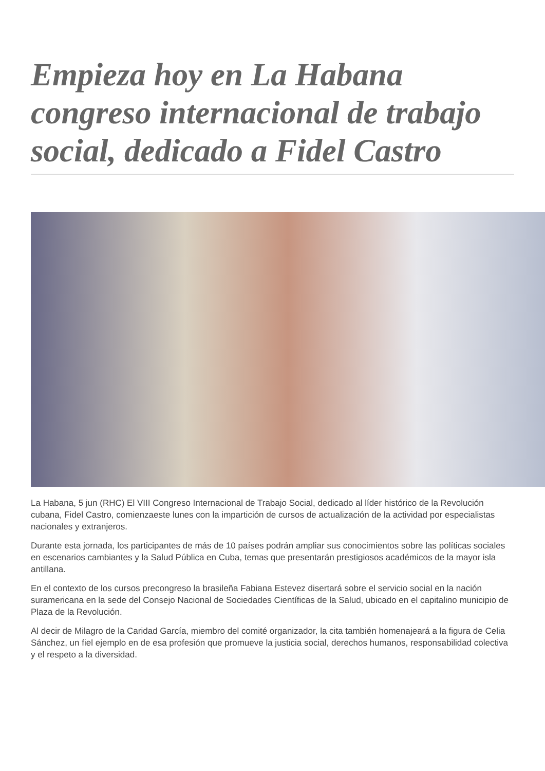Empieza hoy en La Habana congreso internacional de trabajo social, dedicado a Fidel Castro
La Habana, 5 jun (RHC) El VIII Congreso Internacional de Trabajo Social, dedicado al líder histórico de la Revolución cubana, Fidel Castro, comienzaeste lunes con la impartición de cursos de actualización de la actividad por especialistas nacionales y extranjeros.
Durante esta jornada, los participantes de más de 10 países podrán ampliar sus conocimientos sobre las políticas sociales en escenarios cambiantes y la Salud Pública en Cuba, temas que presentarán prestigiosos académicos de la mayor isla antillana.
En el contexto de los cursos precongreso la brasileña Fabiana Estevez disertará sobre el servicio social en la nación suramericana en la sede del Consejo Nacional de Sociedades Científicas de la Salud, ubicado en el capitalino municipio de Plaza de la Revolución.
Al decir de Milagro de la Caridad García, miembro del comité organizador, la cita también homenajeará a la figura de Celia Sánchez, un fiel ejemplo en de esa profesión que promueve la justicia social, derechos humanos, responsabilidad colectiva y el respeto a la diversidad.